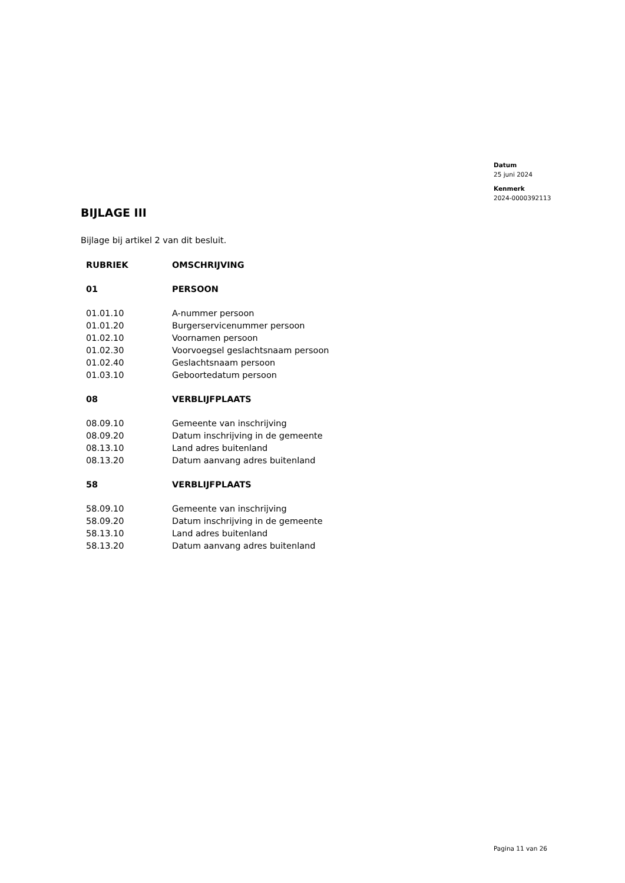Datum
25 juni 2024
Kenmerk
2024-0000392113
BIJLAGE III
Bijlage bij artikel 2 van dit besluit.
| RUBRIEK | OMSCHRIJVING |
| --- | --- |
| 01 | PERSOON |
| 01.01.10 | A-nummer persoon |
| 01.01.20 | Burgerservicenummer persoon |
| 01.02.10 | Voornamen persoon |
| 01.02.30 | Voorvoegsel geslachtsnaam persoon |
| 01.02.40 | Geslachtsnaam persoon |
| 01.03.10 | Geboortedatum persoon |
| 08 | VERBLIJFPLAATS |
| 08.09.10 | Gemeente van inschrijving |
| 08.09.20 | Datum inschrijving in de gemeente |
| 08.13.10 | Land adres buitenland |
| 08.13.20 | Datum aanvang adres buitenland |
| 58 | VERBLIJFPLAATS |
| 58.09.10 | Gemeente van inschrijving |
| 58.09.20 | Datum inschrijving in de gemeente |
| 58.13.10 | Land adres buitenland |
| 58.13.20 | Datum aanvang adres buitenland |
Pagina 11 van 26